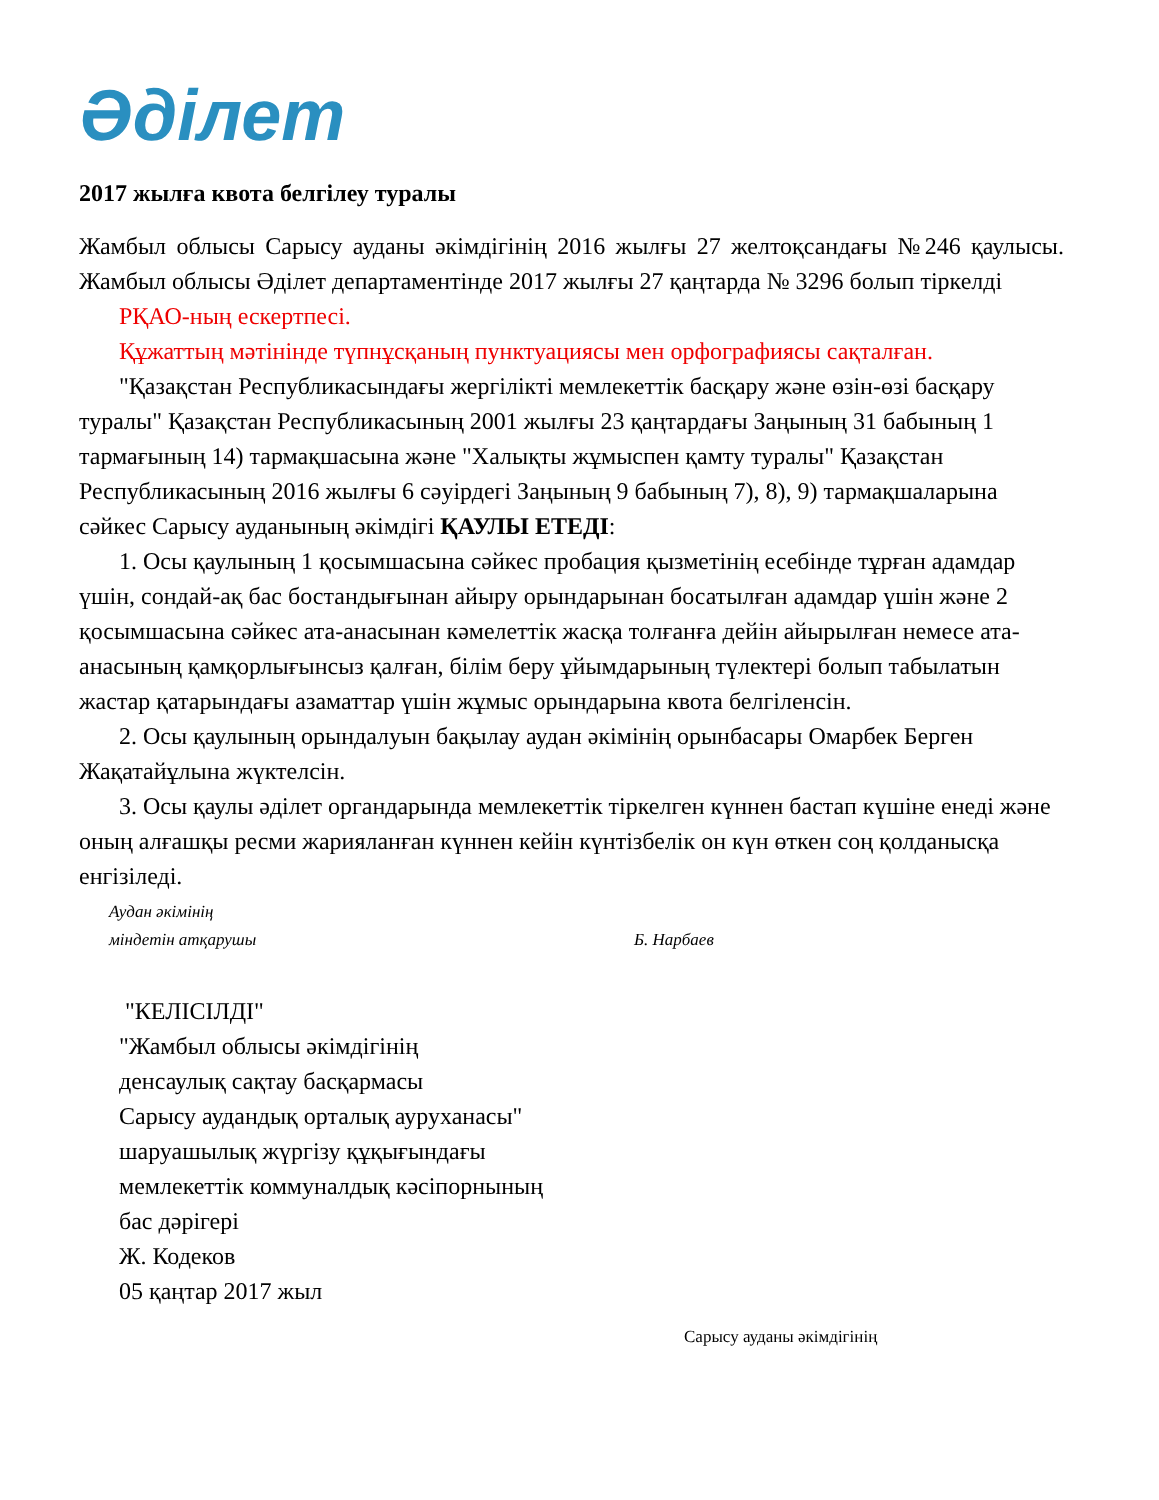Әділет
2017 жылға квота белгілеу туралы
Жамбыл облысы Сарысу ауданы әкімдігінің 2016 жылғы 27 желтоқсандағы №246 қаулысы. Жамбыл облысы Әділет департаментінде 2017 жылғы 27 қаңтарда № 3296 болып тіркелді
РҚАО-ның ескертпесі.
Құжаттың мәтінінде түпнұсқаның пунктуациясы мен орфографиясы сақталған.
"Қазақстан Республикасындағы жергілікті мемлекеттік басқару және өзін-өзі басқару туралы" Қазақстан Республикасының 2001 жылғы 23 қаңтардағы Заңының 31 бабының 1 тармағының 14) тармақшасына және "Халықты жұмыспен қамту туралы" Қазақстан Республикасының 2016 жылғы 6 сәуірдегі Заңының 9 бабының 7), 8), 9) тармақшаларына сәйкес Сарысу ауданының әкімдігі ҚАУЛЫ ЕТЕДІ:
1. Осы қаулының 1 қосымшасына сәйкес пробация қызметінің есебінде тұрған адамдар үшін, сондай-ақ бас бостандығынан айыру орындарынан босатылған адамдар үшін және 2 қосымшасына сәйкес ата-анасынан кәмелеттік жасқа толғанға дейін айырылған немесе ата-анасының қамқорлығынсыз қалған, білім беру ұйымдарының түлектері болып табылатын жастар қатарындағы азаматтар үшін жұмыс орындарына квота белгіленсін.
2. Осы қаулының орындалуын бақылау аудан әкімінің орынбасары Омарбек Берген Жақатайұлына жүктелсін.
3. Осы қаулы әділет органдарында мемлекеттік тіркелген күннен бастап күшіне енеді және оның алғашқы ресми жарияланған күннен кейін күнтізбелік он күн өткен соң қолданысқа енгізіледі.
Аудан әкімінің
міндетін атқарушы
Б. Нарбаев
"КЕЛІСІЛДІ"
"Жамбыл облысы әкімдігінің
денсаулық сақтау басқармасы
Сарысу аудандық орталық ауруханасы"
шаруашылық жүргізу құқығындағы
мемлекеттік коммуналдық кәсіпорнының
бас дәрігері
Ж. Кодеков
05 қаңтар 2017 жыл
Сарысу ауданы әкімдігінің